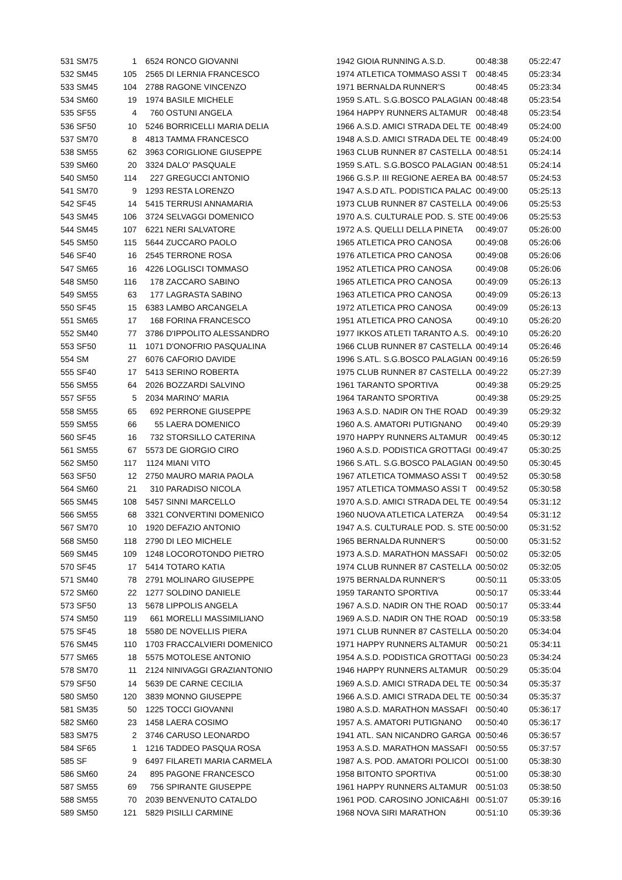| 531 SM75 | 1 | 6524 | RONCO GIOVANNI | 1942 | GIOIA RUNNING A.S.D. | 00:48:38 | 05:22:47 |
| 532 SM45 | 105 | 2565 | DI LERNIA FRANCESCO | 1974 | ATLETICA TOMMASO ASSI T | 00:48:45 | 05:23:34 |
| 533 SM45 | 104 | 2788 | RAGONE VINCENZO | 1971 | BERNALDA RUNNER'S | 00:48:45 | 05:23:34 |
| 534 SM60 | 19 | 1974 | BASILE MICHELE | 1959 | S.ATL. S.G.BOSCO PALAGIAN | 00:48:48 | 05:23:54 |
| 535 SF55 | 4 | 760 | OSTUNI ANGELA | 1964 | HAPPY RUNNERS ALTAMUR | 00:48:48 | 05:23:54 |
| 536 SF50 | 10 | 5246 | BORRICELLI MARIA DELIA | 1966 | A.S.D. AMICI STRADA DEL TE | 00:48:49 | 05:24:00 |
| 537 SM70 | 8 | 4813 | TAMMA FRANCESCO | 1948 | A.S.D. AMICI STRADA DEL TE | 00:48:49 | 05:24:00 |
| 538 SM55 | 62 | 3963 | CORIGLIONE GIUSEPPE | 1963 | CLUB RUNNER 87 CASTELLA | 00:48:51 | 05:24:14 |
| 539 SM60 | 20 | 3324 | DALO' PASQUALE | 1959 | S.ATL. S.G.BOSCO PALAGIAN | 00:48:51 | 05:24:14 |
| 540 SM50 | 114 | 227 | GREGUCCI ANTONIO | 1966 | G.S.P. III REGIONE AEREA BA | 00:48:57 | 05:24:53 |
| 541 SM70 | 9 | 1293 | RESTA LORENZO | 1947 | A.S.D ATL. PODISTICA PALAC | 00:49:00 | 05:25:13 |
| 542 SF45 | 14 | 5415 | TERRUSI ANNAMARIA | 1973 | CLUB RUNNER 87 CASTELLA | 00:49:06 | 05:25:53 |
| 543 SM45 | 106 | 3724 | SELVAGGI DOMENICO | 1970 | A.S. CULTURALE POD. S. STE | 00:49:06 | 05:25:53 |
| 544 SM45 | 107 | 6221 | NERI SALVATORE | 1972 | A.S. QUELLI DELLA PINETA | 00:49:07 | 05:26:00 |
| 545 SM50 | 115 | 5644 | ZUCCARO PAOLO | 1965 | ATLETICA PRO CANOSA | 00:49:08 | 05:26:06 |
| 546 SF40 | 16 | 2545 | TERRONE ROSA | 1976 | ATLETICA PRO CANOSA | 00:49:08 | 05:26:06 |
| 547 SM65 | 16 | 4226 | LOGLISCI TOMMASO | 1952 | ATLETICA PRO CANOSA | 00:49:08 | 05:26:06 |
| 548 SM50 | 116 | 178 | ZACCARO SABINO | 1965 | ATLETICA PRO CANOSA | 00:49:09 | 05:26:13 |
| 549 SM55 | 63 | 177 | LAGRASTA SABINO | 1963 | ATLETICA PRO CANOSA | 00:49:09 | 05:26:13 |
| 550 SF45 | 15 | 6383 | LAMBO ARCANGELA | 1972 | ATLETICA PRO CANOSA | 00:49:09 | 05:26:13 |
| 551 SM65 | 17 | 168 | FORINA FRANCESCO | 1951 | ATLETICA PRO CANOSA | 00:49:10 | 05:26:20 |
| 552 SM40 | 77 | 3786 | D'IPPOLITO ALESSANDRO | 1977 | IKKOS ATLETI TARANTO A.S. | 00:49:10 | 05:26:20 |
| 553 SF50 | 11 | 1071 | D'ONOFRIO PASQUALINA | 1966 | CLUB RUNNER 87 CASTELLA | 00:49:14 | 05:26:46 |
| 554 SM | 27 | 6076 | CAFORIO DAVIDE | 1996 | S.ATL. S.G.BOSCO PALAGIAN | 00:49:16 | 05:26:59 |
| 555 SF40 | 17 | 5413 | SERINO ROBERTA | 1975 | CLUB RUNNER 87 CASTELLA | 00:49:22 | 05:27:39 |
| 556 SM55 | 64 | 2026 | BOZZARDI SALVINO | 1961 | TARANTO SPORTIVA | 00:49:38 | 05:29:25 |
| 557 SF55 | 5 | 2034 | MARINO' MARIA | 1964 | TARANTO SPORTIVA | 00:49:38 | 05:29:25 |
| 558 SM55 | 65 | 692 | PERRONE GIUSEPPE | 1963 | A.S.D. NADIR ON THE ROAD | 00:49:39 | 05:29:32 |
| 559 SM55 | 66 | 55 | LAERA DOMENICO | 1960 | A.S. AMATORI PUTIGNANO | 00:49:40 | 05:29:39 |
| 560 SF45 | 16 | 732 | STORSILLO CATERINA | 1970 | HAPPY RUNNERS ALTAMUR | 00:49:45 | 05:30:12 |
| 561 SM55 | 67 | 5573 | DE GIORGIO CIRO | 1960 | A.S.D. PODISTICA GROTTAGI | 00:49:47 | 05:30:25 |
| 562 SM50 | 117 | 1124 | MIANI VITO | 1966 | S.ATL. S.G.BOSCO PALAGIAN | 00:49:50 | 05:30:45 |
| 563 SF50 | 12 | 2750 | MAURO MARIA PAOLA | 1967 | ATLETICA TOMMASO ASSI T | 00:49:52 | 05:30:58 |
| 564 SM60 | 21 | 310 | PARADISO NICOLA | 1957 | ATLETICA TOMMASO ASSI T | 00:49:52 | 05:30:58 |
| 565 SM45 | 108 | 5457 | SINNI MARCELLO | 1970 | A.S.D. AMICI STRADA DEL TE | 00:49:54 | 05:31:12 |
| 566 SM55 | 68 | 3321 | CONVERTINI DOMENICO | 1960 | NUOVA ATLETICA LATERZA | 00:49:54 | 05:31:12 |
| 567 SM70 | 10 | 1920 | DEFAZIO ANTONIO | 1947 | A.S. CULTURALE POD. S. STE | 00:50:00 | 05:31:52 |
| 568 SM50 | 118 | 2790 | DI LEO MICHELE | 1965 | BERNALDA RUNNER'S | 00:50:00 | 05:31:52 |
| 569 SM45 | 109 | 1248 | LOCOROTONDO PIETRO | 1973 | A.S.D. MARATHON MASSAFI | 00:50:02 | 05:32:05 |
| 570 SF45 | 17 | 5414 | TOTARO KATIA | 1974 | CLUB RUNNER 87 CASTELLA | 00:50:02 | 05:32:05 |
| 571 SM40 | 78 | 2791 | MOLINARO GIUSEPPE | 1975 | BERNALDA RUNNER'S | 00:50:11 | 05:33:05 |
| 572 SM60 | 22 | 1277 | SOLDINO DANIELE | 1959 | TARANTO SPORTIVA | 00:50:17 | 05:33:44 |
| 573 SF50 | 13 | 5678 | LIPPOLIS ANGELA | 1967 | A.S.D. NADIR ON THE ROAD | 00:50:17 | 05:33:44 |
| 574 SM50 | 119 | 661 | MORELLI MASSIMILIANO | 1969 | A.S.D. NADIR ON THE ROAD | 00:50:19 | 05:33:58 |
| 575 SF45 | 18 | 5580 | DE NOVELLIS PIERA | 1971 | CLUB RUNNER 87 CASTELLA | 00:50:20 | 05:34:04 |
| 576 SM45 | 110 | 1703 | FRACCALVIERI DOMENICO | 1971 | HAPPY RUNNERS ALTAMUR | 00:50:21 | 05:34:11 |
| 577 SM65 | 18 | 5575 | MOTOLESE ANTONIO | 1954 | A.S.D. PODISTICA GROTTAGI | 00:50:23 | 05:34:24 |
| 578 SM70 | 11 | 2124 | NINIVAGGI GRAZIANTONIO | 1946 | HAPPY RUNNERS ALTAMUR | 00:50:29 | 05:35:04 |
| 579 SF50 | 14 | 5639 | DE CARNE CECILIA | 1969 | A.S.D. AMICI STRADA DEL TE | 00:50:34 | 05:35:37 |
| 580 SM50 | 120 | 3839 | MONNO GIUSEPPE | 1966 | A.S.D. AMICI STRADA DEL TE | 00:50:34 | 05:35:37 |
| 581 SM35 | 50 | 1225 | TOCCI GIOVANNI | 1980 | A.S.D. MARATHON MASSAFI | 00:50:40 | 05:36:17 |
| 582 SM60 | 23 | 1458 | LAERA COSIMO | 1957 | A.S. AMATORI PUTIGNANO | 00:50:40 | 05:36:17 |
| 583 SM75 | 2 | 3746 | CARUSO LEONARDO | 1941 | ATL. SAN NICANDRO GARGA | 00:50:46 | 05:36:57 |
| 584 SF65 | 1 | 1216 | TADDEO PASQUA ROSA | 1953 | A.S.D. MARATHON MASSAFI | 00:50:55 | 05:37:57 |
| 585 SF | 9 | 6497 | FILARETI MARIA CARMELA | 1987 | A.S. POD. AMATORI POLICOI | 00:51:00 | 05:38:30 |
| 586 SM60 | 24 | 895 | PAGONE FRANCESCO | 1958 | BITONTO SPORTIVA | 00:51:00 | 05:38:30 |
| 587 SM55 | 69 | 756 | SPIRANTE GIUSEPPE | 1961 | HAPPY RUNNERS ALTAMUR | 00:51:03 | 05:38:50 |
| 588 SM55 | 70 | 2039 | BENVENUTO CATALDO | 1961 | POD. CAROSINO JONICA&HI | 00:51:07 | 05:39:16 |
| 589 SM50 | 121 | 5829 | PISILLI CARMINE | 1968 | NOVA SIRI MARATHON | 00:51:10 | 05:39:36 |